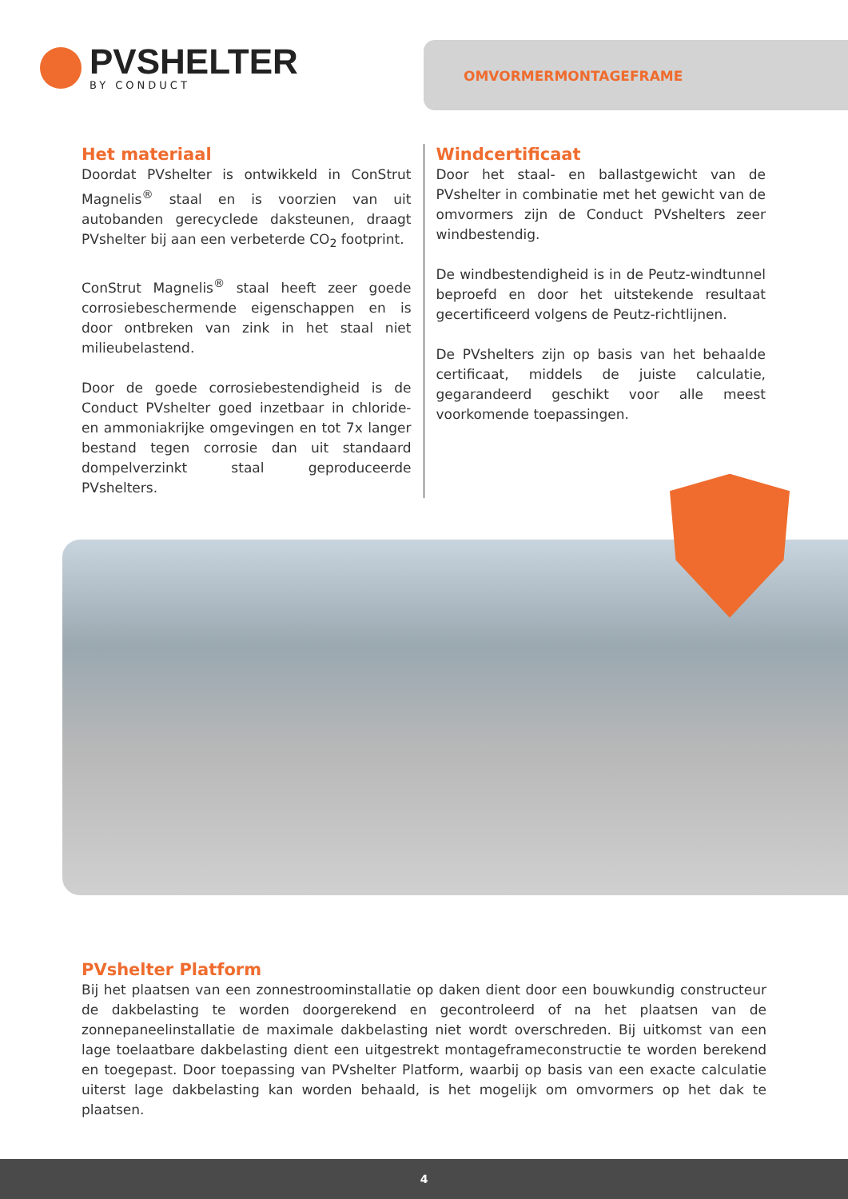PVSHELTER
BY CONDUCT
OMVORMERMONTAGEFRAME
Het materiaal
Doordat PVshelter is ontwikkeld in ConStrut Magnelis<sup>®</sup> staal en is voorzien van uit autobanden gerecyclede daksteunen, draagt PVshelter bij aan een verbeterde CO<sub>2</sub> footprint.
ConStrut Magnelis<sup>®</sup> staal heeft zeer goede corrosiebeschermende eigenschappen en is door ontbreken van zink in het staal niet milieubelastend.
Door de goede corrosiebestendigheid is de Conduct PVshelter goed inzetbaar in chloride- en ammoniakrijke omgevingen en tot 7x langer bestand tegen corrosie dan uit standaard dompelverzinkt staal geproduceerde PVshelters.
Windcertificaat
Door het staal- en ballastgewicht van de PVshelter in combinatie met het gewicht van de omvormers zijn de Conduct PVshelters zeer windbestendig.
De windbestendigheid is in de Peutz-windtunnel beproefd en door het uitstekende resultaat gecertificeerd volgens de Peutz-richtlijnen.
De PVshelters zijn op basis van het behaalde certificaat, middels de juiste calculatie, gegarandeerd geschikt voor alle meest voorkomende toepassingen.
PVshelter Platform
Bij het plaatsen van een zonnestroominstallatie op daken dient door een bouwkundig constructeur de dakbelasting te worden doorgerekend en gecontroleerd of na het plaatsen van de zonnepaneelinstallatie de maximale dakbelasting niet wordt overschreden. Bij uitkomst van een lage toelaatbare dakbelasting dient een uitgestrekt montageframeconstructie te worden berekend en toegepast. Door toepassing van PVshelter Platform, waarbij op basis van een exacte calculatie uiterst lage dakbelasting kan worden behaald, is het mogelijk om omvormers op het dak te plaatsen.
4